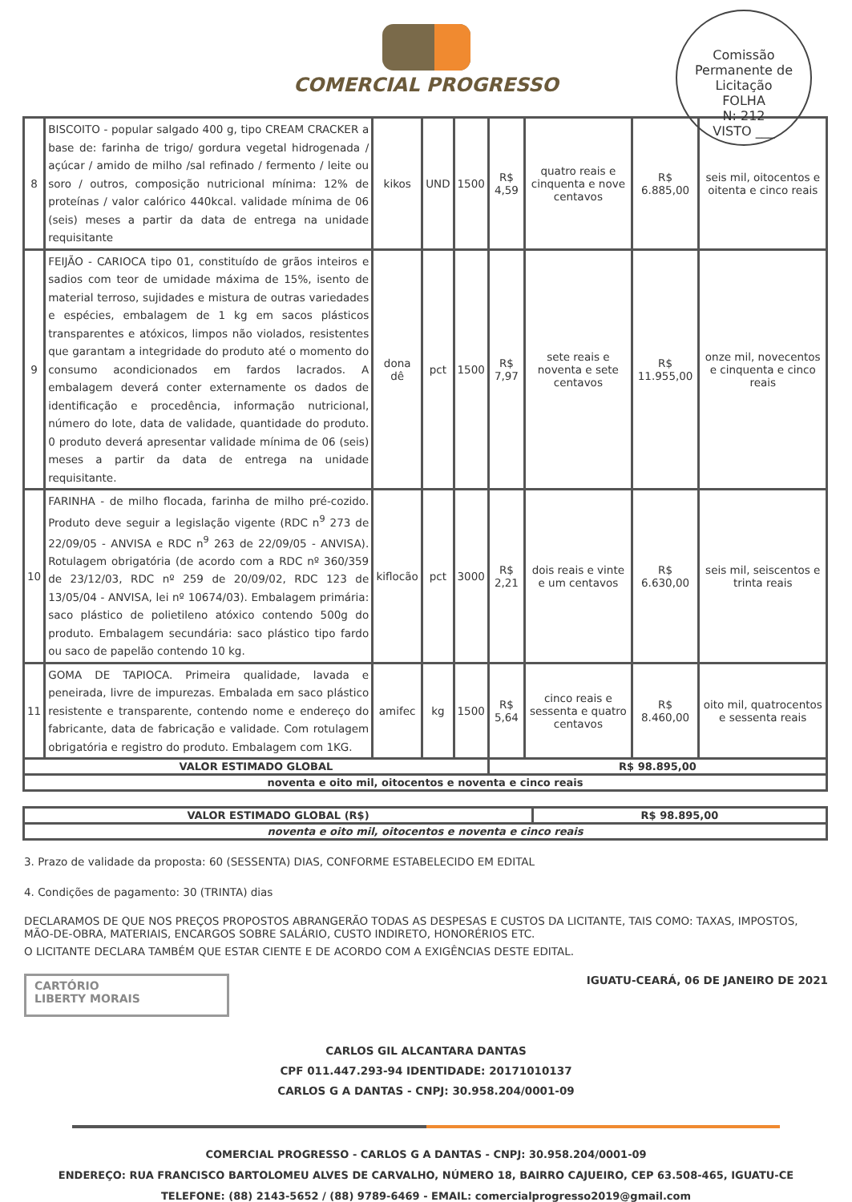Comissão Permanente de Licitação
FOLHA
N: 212
VISTO ___
COMERCIAL PROGRESSO
| 8 | BISCOITO - popular salgado 400 g, tipo CREAM CRACKER a base de: farinha de trigo/ gordura vegetal hidrogenada / açúcar / amido de milho /sal refinado / fermento / leite ou soro / outros, composição nutricional mínima: 12% de proteínas / valor calórico 440kcal. validade mínima de 06 (seis) meses a partir da data de entrega na unidade requisitante | kikos | UND | 1500 | R$ 4,59 | quatro reais e cinquenta e nove centavos | R$ 6.885,00 | seis mil, oitocentos e oitenta e cinco reais |
| 9 | FEIJÃO - CARIOCA tipo 01, constituído de grãos inteiros e sadios com teor de umidade máxima de 15%, isento de material terroso, sujidades e mistura de outras variedades e espécies, embalagem de 1 kg em sacos plásticos transparentes e atóxicos, limpos não violados, resistentes que garantam a integridade do produto até o momento do consumo acondicionados em fardos lacrados. A embalagem deverá conter externamente os dados de identificação e procedência, informação nutricional, número do lote, data de validade, quantidade do produto. 0 produto deverá apresentar validade mínima de 06 (seis) meses a partir da data de entrega na unidade requisitante. | dona dê | pct | 1500 | R$ 7,97 | sete reais e noventa e sete centavos | R$ 11.955,00 | onze mil, novecentos e cinquenta e cinco reais |
| 10 | FARINHA - de milho flocada, farinha de milho pré-cozido. Produto deve seguir a legislação vigente (RDC n<sup>9</sup> 273 de 22/09/05 - ANVISA e RDC n<sup>9</sup> 263 de 22/09/05 - ANVISA). Rotulagem obrigatória (de acordo com a RDC nº 360/359 de 23/12/03, RDC nº 259 de 20/09/02, RDC 123 de 13/05/04 - ANVISA, lei nº 10674/03). Embalagem primária: saco plástico de polietileno atóxico contendo 500g do produto. Embalagem secundária: saco plástico tipo fardo ou saco de papelão contendo 10 kg. | kiflocão | pct | 3000 | R$ 2,21 | dois reais e vinte e um centavos | R$ 6.630,00 | seis mil, seiscentos e trinta reais |
| 11 | GOMA DE TAPIOCA. Primeira qualidade, lavada e peneirada, livre de impurezas. Embalada em saco plástico resistente e transparente, contendo nome e endereço do fabricante, data de fabricação e validade. Com rotulagem obrigatória e registro do produto. Embalagem com 1KG. | amifec | kg | 1500 | R$ 5,64 | cinco reais e sessenta e quatro centavos | R$ 8.460,00 | oito mil, quatrocentos e sessenta reais |
| VALOR ESTIMADO GLOBAL | | | | | R$ 98.895,00 | | | |
| noventa e oito mil, oitocentos e noventa e cinco reais | | | | | | | | |
| VALOR ESTIMADO GLOBAL (R$) | R$ 98.895,00 |
| noventa e oito mil, oitocentos e noventa e cinco reais | |
3. Prazo de validade da proposta: 60 (SESSENTA) DIAS, CONFORME ESTABELECIDO EM EDITAL
4. Condições de pagamento: 30 (TRINTA) dias
DECLARAMOS DE QUE NOS PREÇOS PROPOSTOS ABRANGERÃO TODAS AS DESPESAS E CUSTOS DA LICITANTE, TAIS COMO: TAXAS, IMPOSTOS, MÃO-DE-OBRA, MATERIAIS, ENCARGOS SOBRE SALÁRIO, CUSTO INDIRETO, HONORÉRIOS ETC.
O LICITANTE DECLARA TAMBÉM QUE ESTAR CIENTE E DE ACORDO COM A EXIGÊNCIAS DESTE EDITAL.
CARTÓRIO
LIBERTY MORAIS
IGUATU-CEARÁ, 06 DE JANEIRO DE 2021
CARLOS GIL ALCANTARA DANTAS
CPF 011.447.293-94 IDENTIDADE: 20171010137
CARLOS G A DANTAS - CNPJ: 30.958.204/0001-09
COMERCIAL PROGRESSO - CARLOS G A DANTAS - CNPJ: 30.958.204/0001-09
ENDEREÇO: RUA FRANCISCO BARTOLOMEU ALVES DE CARVALHO, NÚMERO 18, BAIRRO CAJUEIRO, CEP 63.508-465, IGUATU-CE
TELEFONE: (88) 2143-5652 / (88) 9789-6469 - EMAIL: comercialprogresso2019@gmail.com